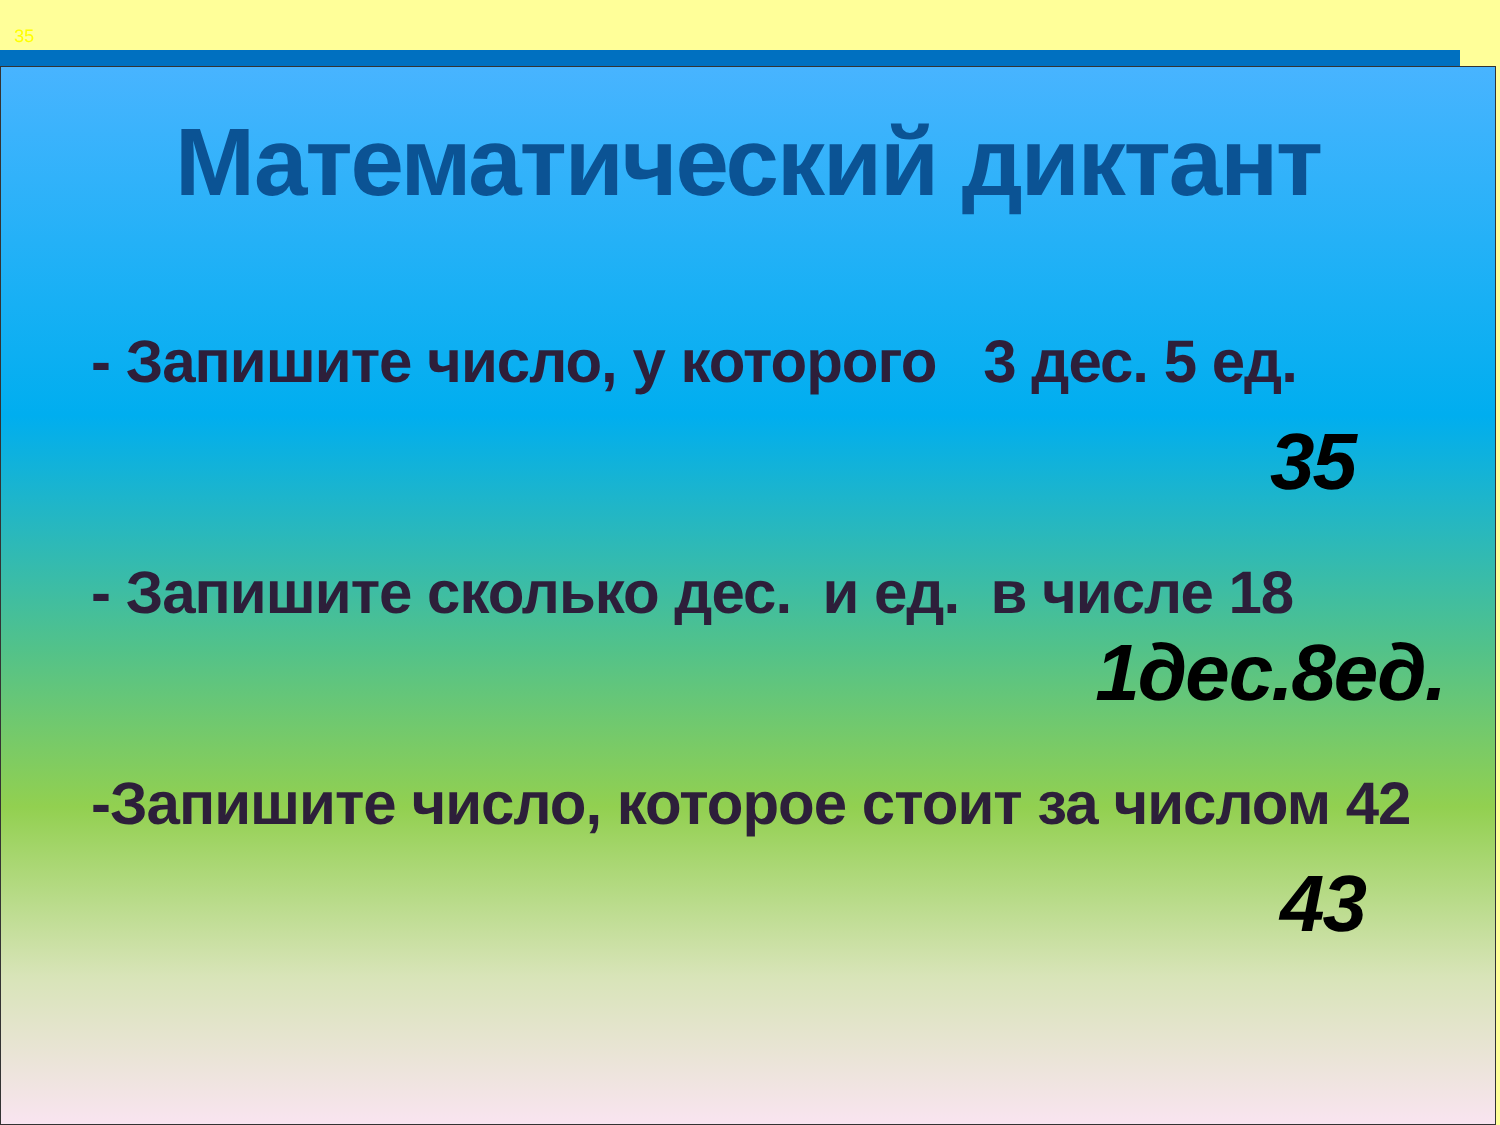35
Математический диктант
- Запишите число, у которого 3 дес. 5 ед.
35
- Запишите сколько дес. и ед. в числе 18
1дес.8ед.
-Запишите число, которое стоит за числом 42
43